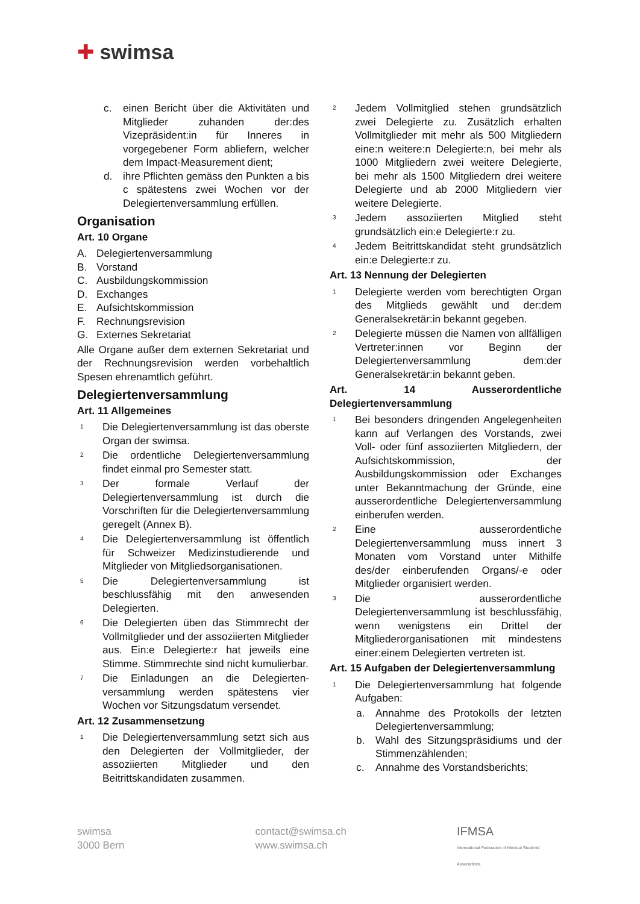✚ swimsa
c. einen Bericht über die Aktivitäten und Mitglieder zuhanden der:des Vizepräsident:in für Inneres in vorgegebener Form abliefern, welcher dem Impact-Measurement dient;
d. ihre Pflichten gemäss den Punkten a bis c spätestens zwei Wochen vor der Delegiertenversammlung erfüllen.
Organisation
Art. 10 Organe
A. Delegiertenversammlung
B. Vorstand
C. Ausbildungskommission
D. Exchanges
E. Aufsichtskommission
F. Rechnungsrevision
G. Externes Sekretariat
Alle Organe außer dem externen Sekretariat und der Rechnungsrevision werden vorbehaltlich Spesen ehrenamtlich geführt.
Delegiertenversammlung
Art. 11 Allgemeines
<sup>1</sup> Die Delegiertenversammlung ist das oberste Organ der swimsa.
<sup>2</sup> Die ordentliche Delegiertenversammlung findet einmal pro Semester statt.
<sup>3</sup> Der formale Verlauf der Delegiertenversammlung ist durch die Vorschriften für die Delegiertenversammlung geregelt (Annex B).
<sup>4</sup> Die Delegiertenversammlung ist öffentlich für Schweizer Medizinstudierende und Mitglieder von Mitgliedsorganisationen.
<sup>5</sup> Die Delegiertenversammlung ist beschlussfähig mit den anwesenden Delegierten.
<sup>6</sup> Die Delegierten üben das Stimmrecht der Vollmitglieder und der assoziierten Mitglieder aus. Ein:e Delegierte:r hat jeweils eine Stimme. Stimmrechte sind nicht kumulierbar.
<sup>7</sup> Die Einladungen an die Delegierten-versammlung werden spätestens vier Wochen vor Sitzungsdatum versendet.
Art. 12 Zusammensetzung
<sup>1</sup> Die Delegiertenversammlung setzt sich aus den Delegierten der Vollmitglieder, der assoziierten Mitglieder und den Beitrittskandidaten zusammen.
<sup>2</sup> Jedem Vollmitglied stehen grundsätzlich zwei Delegierte zu. Zusätzlich erhalten Vollmitglieder mit mehr als 500 Mitgliedern eine:n weitere:n Delegierte:n, bei mehr als 1000 Mitgliedern zwei weitere Delegierte, bei mehr als 1500 Mitgliedern drei weitere Delegierte und ab 2000 Mitgliedern vier weitere Delegierte.
<sup>3</sup> Jedem assoziierten Mitglied steht grundsätzlich ein:e Delegierte:r zu.
<sup>4</sup> Jedem Beitrittskandidat steht grundsätzlich ein:e Delegierte:r zu.
Art. 13 Nennung der Delegierten
<sup>1</sup> Delegierte werden vom berechtigten Organ des Mitglieds gewählt und der:dem Generalsekretär:in bekannt gegeben.
<sup>2</sup> Delegierte müssen die Namen von allfälligen Vertreter:innen vor Beginn der Delegiertenversammlung dem:der Generalsekretär:in bekannt geben.
Art. 14 Ausserordentliche Delegiertenversammlung
<sup>1</sup> Bei besonders dringenden Angelegenheiten kann auf Verlangen des Vorstands, zwei Voll- oder fünf assoziierten Mitgliedern, der Aufsichtskommission, der Ausbildungskommission oder Exchanges unter Bekanntmachung der Gründe, eine ausserordentliche Delegiertenversammlung einberufen werden.
<sup>2</sup> Eine ausserordentliche Delegiertenversammlung muss innert 3 Monaten vom Vorstand unter Mithilfe des/der einberufenden Organs/-e oder Mitglieder organisiert werden.
<sup>3</sup> Die ausserordentliche Delegiertenversammlung ist beschlussfähig, wenn wenigstens ein Drittel der Mitgliederorganisationen mit mindestens einer:einem Delegierten vertreten ist.
Art. 15 Aufgaben der Delegiertenversammlung
<sup>1</sup> Die Delegiertenversammlung hat folgende Aufgaben:
a. Annahme des Protokolls der letzten Delegiertenversammlung;
b. Wahl des Sitzungspräsidiums und der Stimmenzählenden;
c. Annahme des Vorstandsberichts;
swimsa
3000 Bern
contact@swimsa.ch
www.swimsa.ch
IFMSA
International Federation of Medical Students' Associations